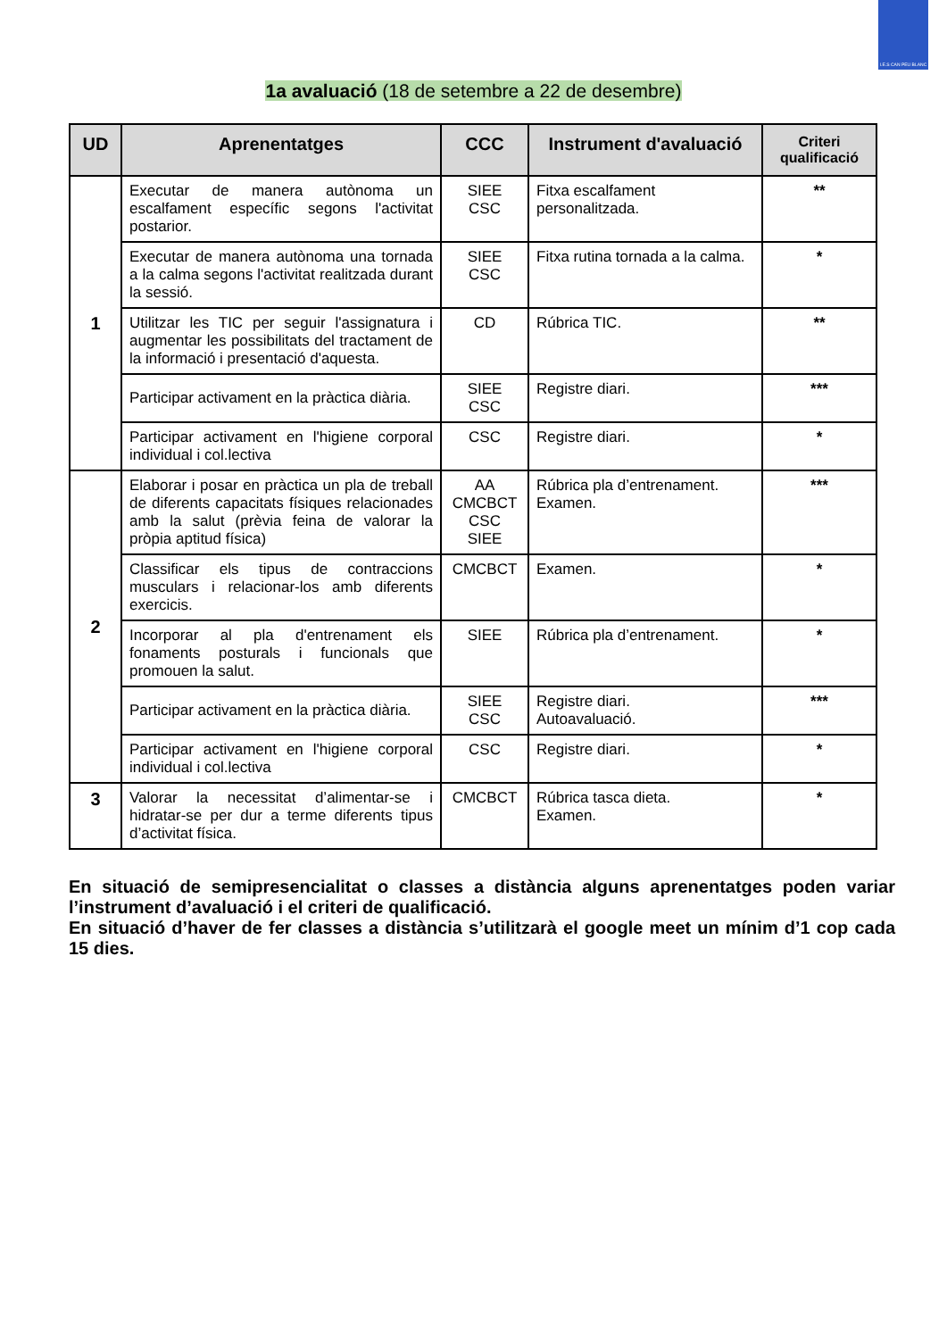I.E.S CAN PEU BLANC
1a avaluació (18 de setembre a 22 de desembre)
| UD | Aprenentatges | CCC | Instrument d'avaluació | Criteri qualificació |
| --- | --- | --- | --- | --- |
| 1 | Executar de manera autònoma un escalfament específic segons l'activitat postarior. | SIEE CSC | Fitxa escalfament personalitzada. | ** |
| | Executar de manera autònoma una tornada a la calma segons l'activitat realitzada durant la sessió. | SIEE CSC | Fitxa rutina tornada a la calma. | * |
| | Utilitzar les TIC per seguir l'assignatura i augmentar les possibilitats del tractament de la informació i presentació d'aquesta. | CD | Rúbrica TIC. | ** |
| | Participar activament en la pràctica diària. | SIEE CSC | Registre diari. | *** |
| | Participar activament en l'higiene corporal individual i col.lectiva | CSC | Registre diari. | * |
| 2 | Elaborar i posar en pràctica un pla de treball de diferents capacitats físiques relacionades amb la salut (prèvia feina de valorar la pròpia aptitud física) | AA CMCBCT CSC SIEE | Rúbrica pla d’entrenament. Examen. | *** |
| | Classificar els tipus de contraccions musculars i relacionar-los amb diferents exercicis. | CMCBCT | Examen. | * |
| | Incorporar al pla d'entrenament els fonaments posturals i funcionals que promouen la salut. | SIEE | Rúbrica pla d’entrenament. | * |
| | Participar activament en la pràctica diària. | SIEE CSC | Registre diari. Autoavaluació. | *** |
| | Participar activament en l'higiene corporal individual i col.lectiva | CSC | Registre diari. | * |
| 3 | Valorar la necessitat d’alimentar-se i hidratar-se per dur a terme diferents tipus d’activitat física. | CMCBCT | Rúbrica tasca dieta. Examen. | * |
En situació de semipresencialitat o classes a distància alguns aprenentatges poden variar l’instrument d’avaluació i el criteri de qualificació.
En situació d’haver de fer classes a distància s’utilitzarà el google meet un mínim d’1 cop cada 15 dies.